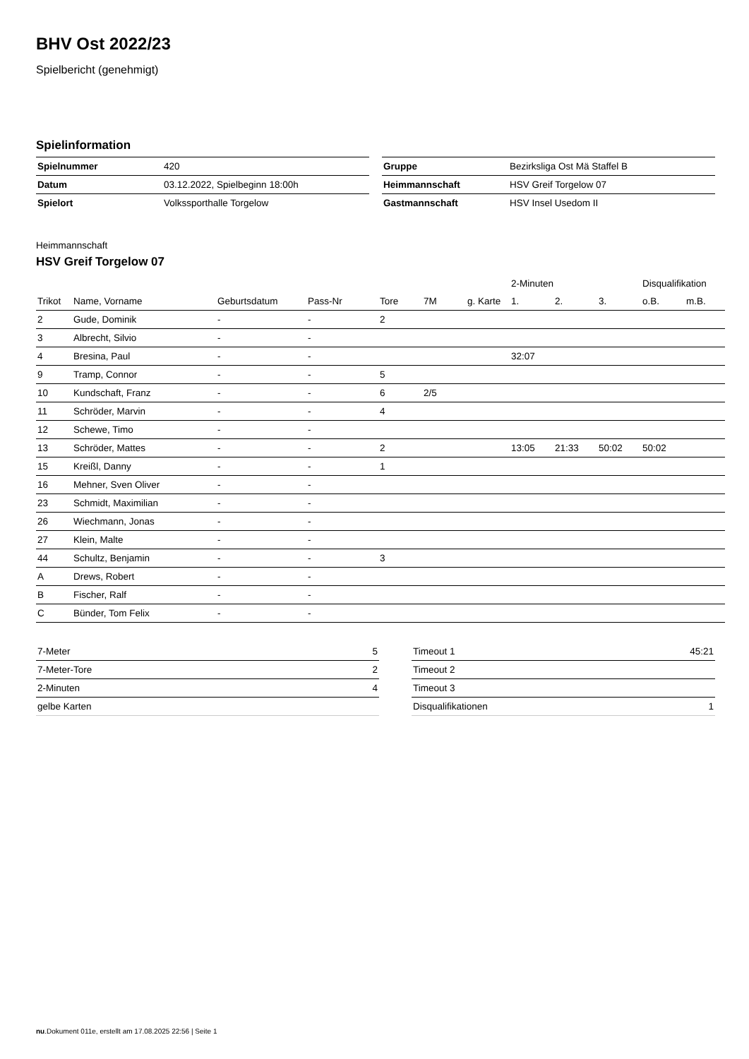BHV Ost 2022/23
Spielbericht (genehmigt)
Spielinformation
| Spielnummer | 420 |
| Datum | 03.12.2022, Spielbeginn 18:00h |
| Spielort | Volkssporthalle Torgelow |
| Gruppe | Bezirksliga Ost Mä Staffel B |
| Heimmannschaft | HSV Greif Torgelow 07 |
| Gastmannschaft | HSV Insel Usedom II |
Heimmannschaft
HSV Greif Torgelow 07
| | | | | | | | 2-Minuten | | | Disqualifikation | |
| --- | --- | --- | --- | --- | --- | --- | --- | --- | --- | --- | --- |
| Trikot | Name, Vorname | Geburtsdatum | Pass-Nr | Tore | 7M | g. Karte | 1. | 2. | 3. | o.B. | m.B. |
| 2 | Gude, Dominik | - | - | 2 | | | | | | | |
| 3 | Albrecht, Silvio | - | - | | | | | | | | |
| 4 | Bresina, Paul | - | - | | | | 32:07 | | | | |
| 9 | Tramp, Connor | - | - | 5 | | | | | | | |
| 10 | Kundschaft, Franz | - | - | 6 | 2/5 | | | | | | |
| 11 | Schröder, Marvin | - | - | 4 | | | | | | | |
| 12 | Schewe, Timo | - | - | | | | | | | | |
| 13 | Schröder, Mattes | - | - | 2 | | | 13:05 | 21:33 | 50:02 | 50:02 | |
| 15 | Kreißl, Danny | - | - | 1 | | | | | | | |
| 16 | Mehner, Sven Oliver | - | - | | | | | | | | |
| 23 | Schmidt, Maximilian | - | - | | | | | | | | |
| 26 | Wiechmann, Jonas | - | - | | | | | | | | |
| 27 | Klein, Malte | - | - | | | | | | | | |
| 44 | Schultz, Benjamin | - | - | 3 | | | | | | | |
| A | Drews, Robert | - | - | | | | | | | | |
| B | Fischer, Ralf | - | - | | | | | | | | |
| C | Bünder, Tom Felix | - | - | | | | | | | | |
| 7-Meter | 5 |
| 7-Meter-Tore | 2 |
| 2-Minuten | 4 |
| gelbe Karten | |
| Timeout 1 | 45:21 |
| Timeout 2 | |
| Timeout 3 | |
| Disqualifikationen | 1 |
nu.Dokument 011e, erstellt am 17.08.2025 22:56 | Seite 1